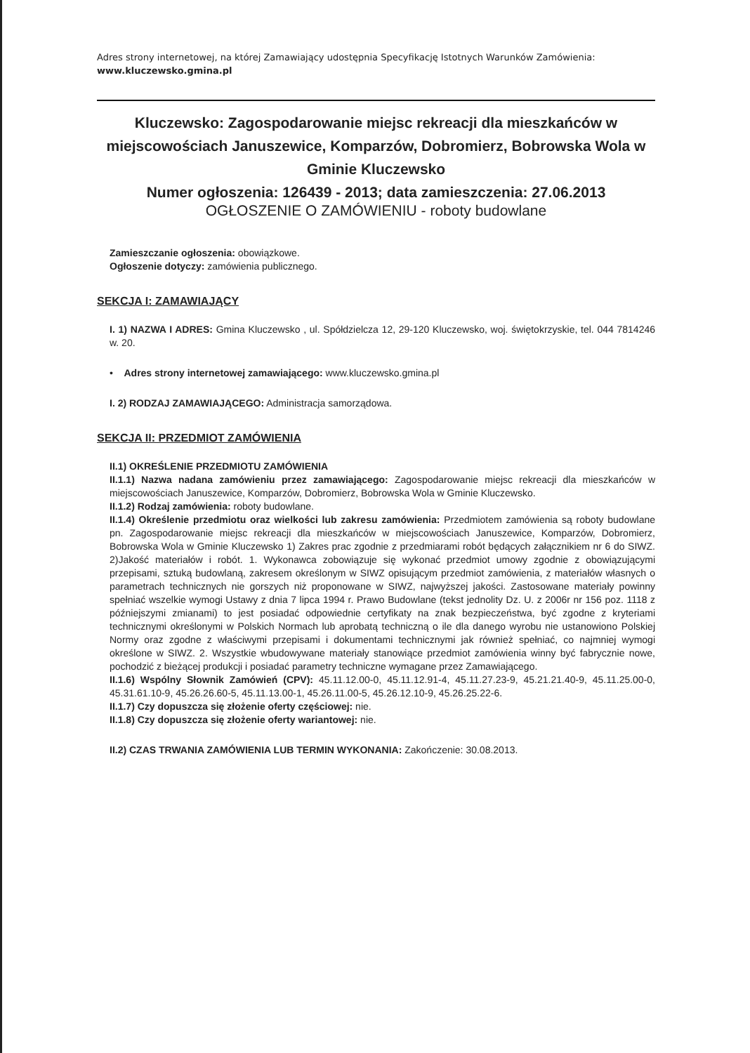Adres strony internetowej, na której Zamawiający udostępnia Specyfikację Istotnych Warunków Zamówienia:
www.kluczewsko.gmina.pl
Kluczewsko: Zagospodarowanie miejsc rekreacji dla mieszkańców w miejscowościach Januszewice, Komparzów, Dobromierz, Bobrowska Wola w Gminie Kluczewsko
Numer ogłoszenia: 126439 - 2013; data zamieszczenia: 27.06.2013
OGŁOSZENIE O ZAMÓWIENIU - roboty budowlane
Zamieszczanie ogłoszenia: obowiązkowe.
Ogłoszenie dotyczy: zamówienia publicznego.
SEKCJA I: ZAMAWIAJĄCY
I. 1) NAZWA I ADRES: Gmina Kluczewsko , ul. Spółdzielcza 12, 29-120 Kluczewsko, woj. świętokrzyskie, tel. 044 7814246 w. 20.
• Adres strony internetowej zamawiającego: www.kluczewsko.gmina.pl
I. 2) RODZAJ ZAMAWIAJĄCEGO: Administracja samorządowa.
SEKCJA II: PRZEDMIOT ZAMÓWIENIA
II.1) OKREŚLENIE PRZEDMIOTU ZAMÓWIENIA
II.1.1) Nazwa nadana zamówieniu przez zamawiającego: Zagospodarowanie miejsc rekreacji dla mieszkańców w miejscowościach Januszewice, Komparzów, Dobromierz, Bobrowska Wola w Gminie Kluczewsko.
II.1.2) Rodzaj zamówienia: roboty budowlane.
II.1.4) Określenie przedmiotu oraz wielkości lub zakresu zamówienia: Przedmiotem zamówienia są roboty budowlane pn. Zagospodarowanie miejsc rekreacji dla mieszkańców w miejscowościach Januszewice, Komparzów, Dobromierz, Bobrowska Wola w Gminie Kluczewsko 1) Zakres prac zgodnie z przedmiarami robót będących załącznikiem nr 6 do SIWZ. 2)Jakość materiałów i robót. 1. Wykonawca zobowiązuje się wykonać przedmiot umowy zgodnie z obowiązującymi przepisami, sztuką budowlaną, zakresem określonym w SIWZ opisującym przedmiot zamówienia, z materiałów własnych o parametrach technicznych nie gorszych niż proponowane w SIWZ, najwyższej jakości. Zastosowane materiały powinny spełniać wszelkie wymogi Ustawy z dnia 7 lipca 1994 r. Prawo Budowlane (tekst jednolity Dz. U. z 2006r nr 156 poz. 1118 z późniejszymi zmianami) to jest posiadać odpowiednie certyfikaty na znak bezpieczeństwa, być zgodne z kryteriami technicznymi określonymi w Polskich Normach lub aprobatą techniczną o ile dla danego wyrobu nie ustanowiono Polskiej Normy oraz zgodne z właściwymi przepisami i dokumentami technicznymi jak również spełniać, co najmniej wymogi określone w SIWZ. 2. Wszystkie wbudowywane materiały stanowiące przedmiot zamówienia winny być fabrycznie nowe, pochodzić z bieżącej produkcji i posiadać parametry techniczne wymagane przez Zamawiającego.
II.1.6) Wspólny Słownik Zamówień (CPV): 45.11.12.00-0, 45.11.12.91-4, 45.11.27.23-9, 45.21.21.40-9, 45.11.25.00-0, 45.31.61.10-9, 45.26.26.60-5, 45.11.13.00-1, 45.26.11.00-5, 45.26.12.10-9, 45.26.25.22-6.
II.1.7) Czy dopuszcza się złożenie oferty częściowej: nie.
II.1.8) Czy dopuszcza się złożenie oferty wariantowej: nie.
II.2) CZAS TRWANIA ZAMÓWIENIA LUB TERMIN WYKONANIA: Zakończenie: 30.08.2013.